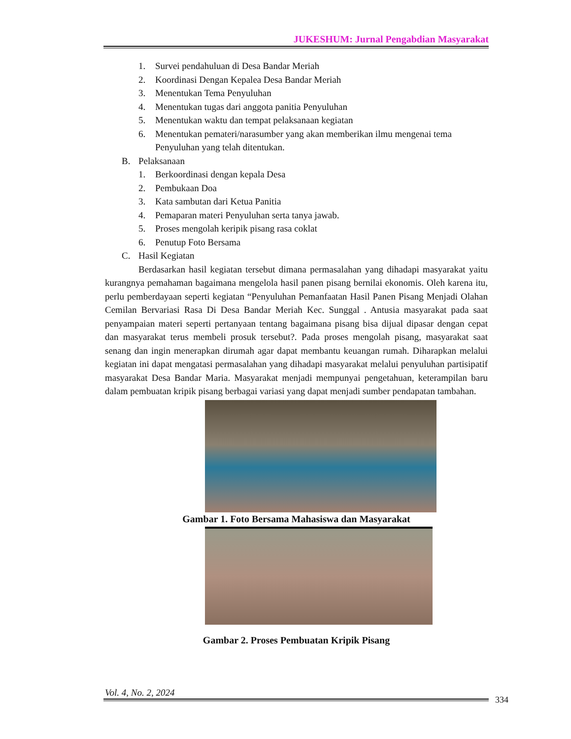JUKESHUM: Jurnal Pengabdian Masyarakat
1. Survei pendahuluan di Desa Bandar Meriah
2. Koordinasi Dengan Kepalea Desa Bandar Meriah
3. Menentukan Tema Penyuluhan
4. Menentukan tugas dari anggota panitia Penyuluhan
5. Menentukan waktu dan tempat pelaksanaan kegiatan
6. Menentukan pemateri/narasumber yang akan memberikan ilmu mengenai tema Penyuluhan yang telah ditentukan.
B. Pelaksanaan
1. Berkoordinasi dengan kepala Desa
2. Pembukaan Doa
3. Kata sambutan dari Ketua Panitia
4. Pemaparan materi Penyuluhan serta tanya jawab.
5. Proses mengolah keripik pisang rasa coklat
6. Penutup Foto Bersama
C. Hasil Kegiatan
Berdasarkan hasil kegiatan tersebut dimana permasalahan yang dihadapi masyarakat yaitu kurangnya pemahaman bagaimana mengelola hasil panen pisang bernilai ekonomis. Oleh karena itu, perlu pemberdayaan seperti kegiatan “Penyuluhan Pemanfaatan Hasil Panen Pisang Menjadi Olahan Cemilan Bervariasi Rasa Di Desa Bandar Meriah Kec. Sunggal . Antusia masyarakat pada saat penyampaian materi seperti pertanyaan tentang bagaimana pisang bisa dijual dipasar dengan cepat dan masyarakat terus membeli prosuk tersebut?. Pada proses mengolah pisang, masyarakat saat senang dan ingin menerapkan dirumah agar dapat membantu keuangan rumah. Diharapkan melalui kegiatan ini dapat mengatasi permasalahan yang dihadapi masyarakat melalui penyuluhan partisipatif masyarakat Desa Bandar Maria. Masyarakat menjadi mempunyai pengetahuan, keterampilan baru dalam pembuatan kripik pisang berbagai variasi yang dapat menjadi sumber pendapatan tambahan.
Gambar 1. Foto Bersama Mahasiswa dan Masyarakat
Gambar 2. Proses Pembuatan Kripik Pisang
Vol. 4, No. 2, 2024
334